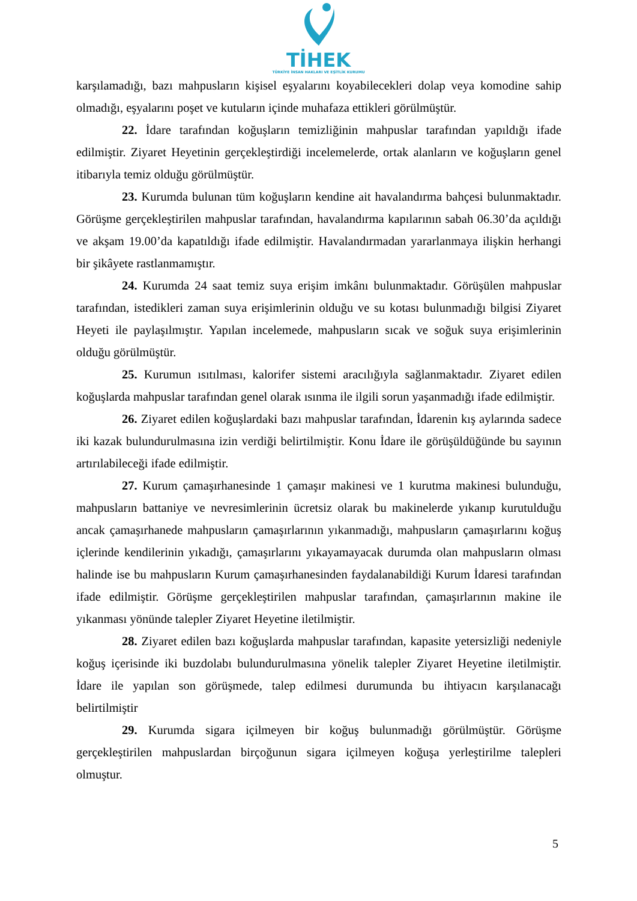TİHEK
TÜRKİYE İNSAN HAKLARI VE EŞİTLİK KURUMU
karşılamadığı, bazı mahpusların kişisel eşyalarını koyabilecekleri dolap veya komodine sahip olmadığı, eşyalarını poşet ve kutuların içinde muhafaza ettikleri görülmüştür.
22. İdare tarafından koğuşların temizliğinin mahpuslar tarafından yapıldığı ifade edilmiştir. Ziyaret Heyetinin gerçekleştirdiği incelemelerde, ortak alanların ve koğuşların genel itibarıyla temiz olduğu görülmüştür.
23. Kurumda bulunan tüm koğuşların kendine ait havalandırma bahçesi bulunmaktadır. Görüşme gerçekleştirilen mahpuslar tarafından, havalandırma kapılarının sabah 06.30’da açıldığı ve akşam 19.00’da kapatıldığı ifade edilmiştir. Havalandırmadan yararlanmaya ilişkin herhangi bir şikâyete rastlanmamıştır.
24. Kurumda 24 saat temiz suya erişim imkânı bulunmaktadır. Görüşülen mahpuslar tarafından, istedikleri zaman suya erişimlerinin olduğu ve su kotası bulunmadığı bilgisi Ziyaret Heyeti ile paylaşılmıştır. Yapılan incelemede, mahpusların sıcak ve soğuk suya erişimlerinin olduğu görülmüştür.
25. Kurumun ısıtılması, kalorifer sistemi aracılığıyla sağlanmaktadır. Ziyaret edilen koğuşlarda mahpuslar tarafından genel olarak ısınma ile ilgili sorun yaşanmadığı ifade edilmiştir.
26. Ziyaret edilen koğuşlardaki bazı mahpuslar tarafından, İdarenin kış aylarında sadece iki kazak bulundurulmasına izin verdiği belirtilmiştir. Konu İdare ile görüşüldüğünde bu sayının artırılabileceği ifade edilmiştir.
27. Kurum çamaşırhanesinde 1 çamaşır makinesi ve 1 kurutma makinesi bulunduğu, mahpusların battaniye ve nevresimlerinin ücretsiz olarak bu makinelerde yıkanıp kurutulduğu ancak çamaşırhanede mahpusların çamaşırlarının yıkanmadığı, mahpusların çamaşırlarını koğuş içlerinde kendilerinin yıkadığı, çamaşırlarını yıkayamayacak durumda olan mahpusların olması halinde ise bu mahpusların Kurum çamaşırhanesinden faydalanabildiği Kurum İdaresi tarafından ifade edilmiştir. Görüşme gerçekleştirilen mahpuslar tarafından, çamaşırlarının makine ile yıkanması yönünde talepler Ziyaret Heyetine iletilmiştir.
28. Ziyaret edilen bazı koğuşlarda mahpuslar tarafından, kapasite yetersizliği nedeniyle koğuş içerisinde iki buzdolabı bulundurulmasına yönelik talepler Ziyaret Heyetine iletilmiştir. İdare ile yapılan son görüşmede, talep edilmesi durumunda bu ihtiyacın karşılanacağı belirtilmiştir
29. Kurumda sigara içilmeyen bir koğuş bulunmadığı görülmüştür. Görüşme gerçekleştirilen mahpuslardan birçoğunun sigara içilmeyen koğuşa yerleştirilme talepleri olmuştur.
5